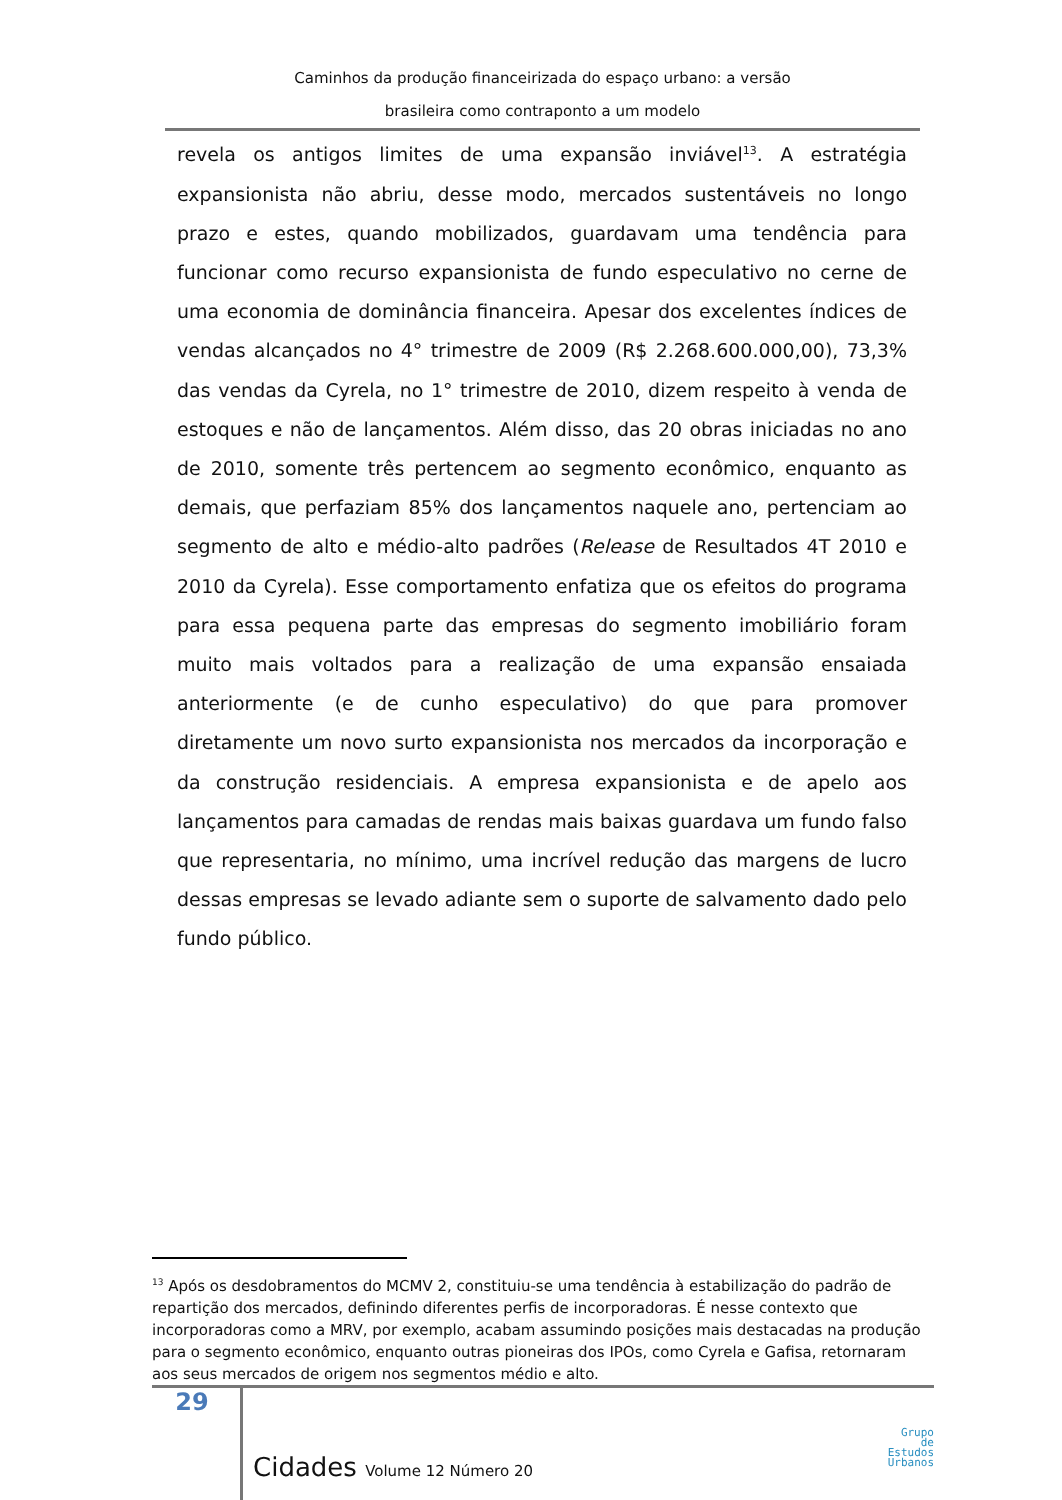Caminhos da produção financeirizada do espaço urbano: a versão
brasileira como contraponto a um modelo
revela os antigos limites de uma expansão inviável<sup>13</sup>. A estratégia expansionista não abriu, desse modo, mercados sustentáveis no longo prazo e estes, quando mobilizados, guardavam uma tendência para funcionar como recurso expansionista de fundo especulativo no cerne de uma economia de dominância financeira. Apesar dos excelentes índices de vendas alcançados no 4° trimestre de 2009 (R$ 2.268.600.000,00), 73,3% das vendas da Cyrela, no 1° trimestre de 2010, dizem respeito à venda de estoques e não de lançamentos. Além disso, das 20 obras iniciadas no ano de 2010, somente três pertencem ao segmento econômico, enquanto as demais, que perfaziam 85% dos lançamentos naquele ano, pertenciam ao segmento de alto e médio-alto padrões (Release de Resultados 4T 2010 e 2010 da Cyrela). Esse comportamento enfatiza que os efeitos do programa para essa pequena parte das empresas do segmento imobiliário foram muito mais voltados para a realização de uma expansão ensaiada anteriormente (e de cunho especulativo) do que para promover diretamente um novo surto expansionista nos mercados da incorporação e da construção residenciais. A empresa expansionista e de apelo aos lançamentos para camadas de rendas mais baixas guardava um fundo falso que representaria, no mínimo, uma incrível redução das margens de lucro dessas empresas se levado adiante sem o suporte de salvamento dado pelo fundo público.
<sup>13</sup> Após os desdobramentos do MCMV 2, constituiu-se uma tendência à estabilização do padrão de repartição dos mercados, definindo diferentes perfis de incorporadoras. É nesse contexto que incorporadoras como a MRV, por exemplo, acabam assumindo posições mais destacadas na produção para o segmento econômico, enquanto outras pioneiras dos IPOs, como Cyrela e Gafisa, retornaram aos seus mercados de origem nos segmentos médio e alto.
29
Cidades Volume 12 Número 20
Grupo
de
Estudos
Urbanos